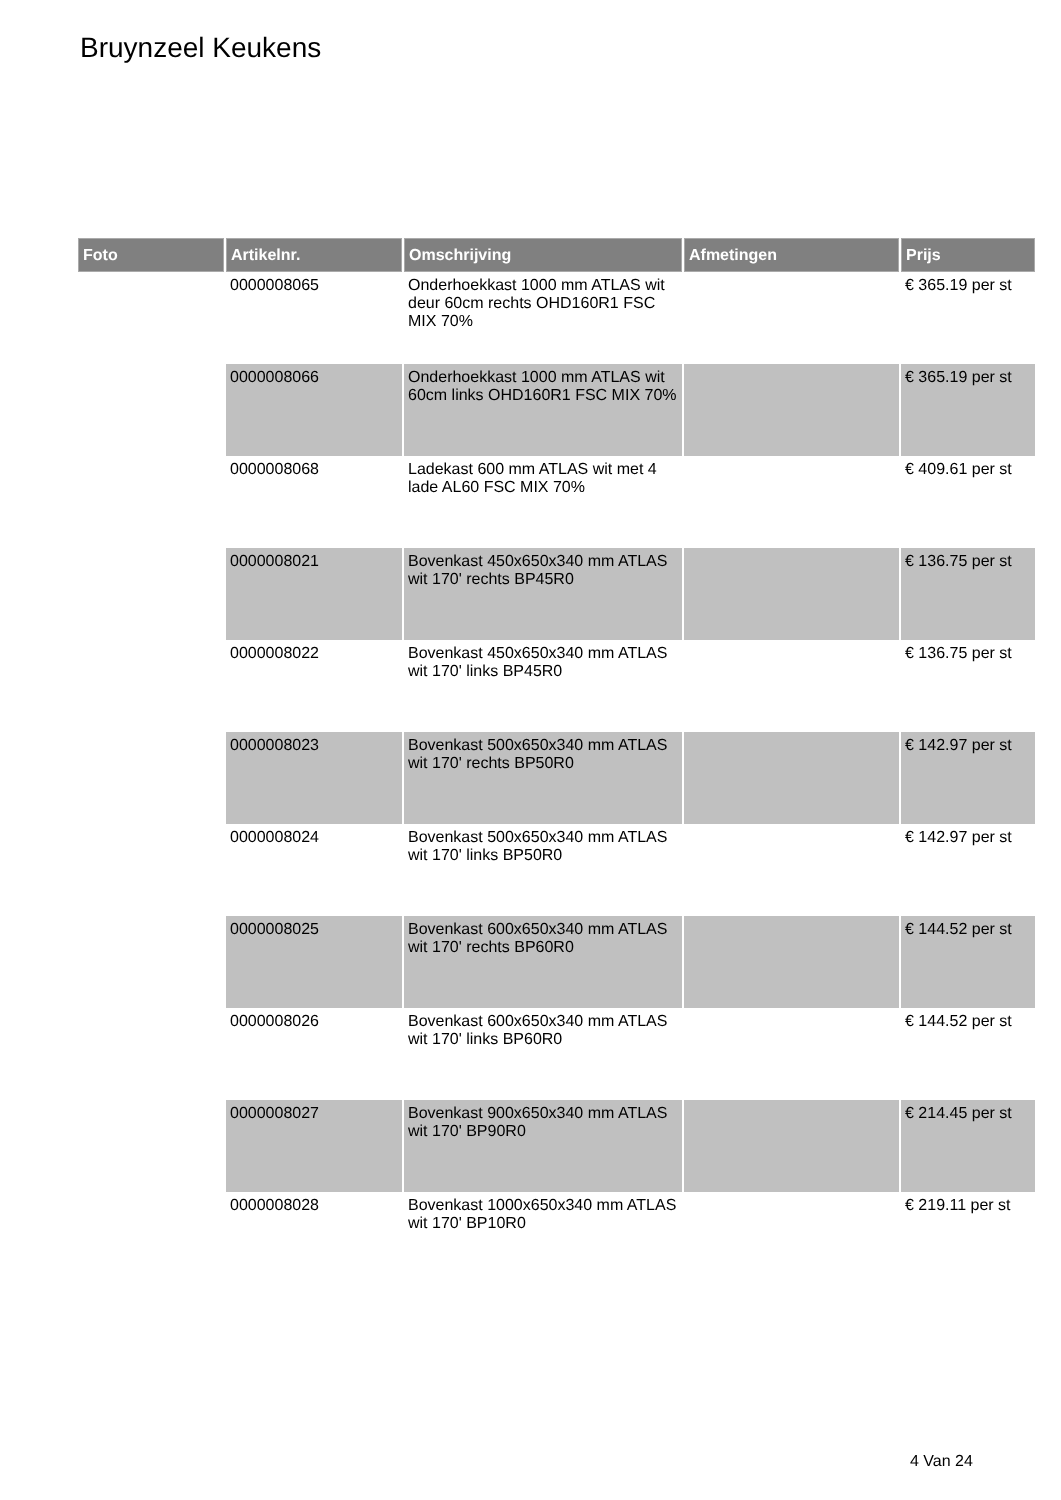Bruynzeel Keukens
| Foto | Artikelnr. | Omschrijving | Afmetingen | Prijs |
| --- | --- | --- | --- | --- |
| | 0000008065 | Onderhoekkast 1000 mm ATLAS wit deur 60cm rechts OHD160R1 FSC MIX 70% | | € 365.19 per st |
| | 0000008066 | Onderhoekkast 1000 mm ATLAS wit 60cm links OHD160R1 FSC MIX 70% | | € 365.19 per st |
| | 0000008068 | Ladekast 600 mm ATLAS wit met 4 lade AL60 FSC MIX 70% | | € 409.61 per st |
| | 0000008021 | Bovenkast 450x650x340 mm ATLAS wit 170' rechts BP45R0 | | € 136.75 per st |
| | 0000008022 | Bovenkast 450x650x340 mm ATLAS wit 170' links BP45R0 | | € 136.75 per st |
| | 0000008023 | Bovenkast 500x650x340 mm ATLAS wit 170' rechts BP50R0 | | € 142.97 per st |
| | 0000008024 | Bovenkast 500x650x340 mm ATLAS wit 170' links BP50R0 | | € 142.97 per st |
| | 0000008025 | Bovenkast 600x650x340 mm ATLAS wit 170' rechts BP60R0 | | € 144.52 per st |
| | 0000008026 | Bovenkast 600x650x340 mm ATLAS wit 170' links BP60R0 | | € 144.52 per st |
| | 0000008027 | Bovenkast 900x650x340 mm ATLAS wit 170' BP90R0 | | € 214.45 per st |
| | 0000008028 | Bovenkast 1000x650x340 mm ATLAS wit 170' BP10R0 | | € 219.11 per st |
4 Van 24